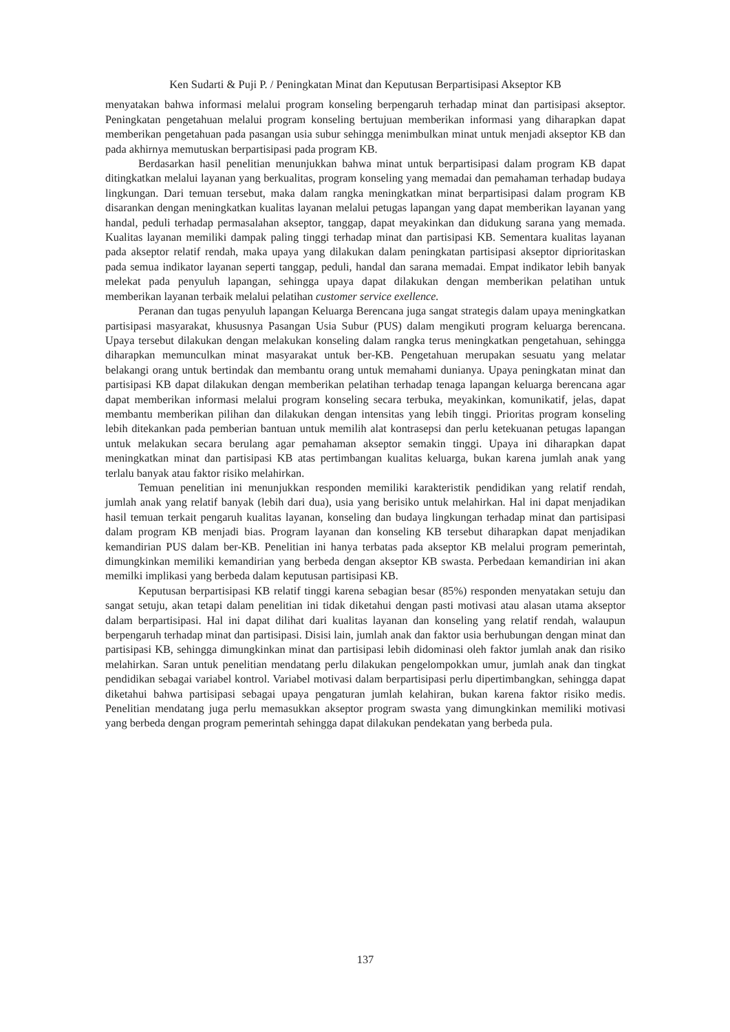Ken Sudarti & Puji P. / Peningkatan Minat dan Keputusan Berpartisipasi Akseptor KB
menyatakan bahwa informasi melalui program konseling berpengaruh terhadap minat dan partisipasi akseptor. Peningkatan pengetahuan melalui program konseling bertujuan memberikan informasi yang diharapkan dapat memberikan pengetahuan pada pasangan usia subur sehingga menimbulkan minat untuk menjadi akseptor KB dan pada akhirnya memutuskan berpartisipasi pada program KB.
Berdasarkan hasil penelitian menunjukkan bahwa minat untuk berpartisipasi dalam program KB dapat ditingkatkan melalui layanan yang berkualitas, program konseling yang memadai dan pemahaman terhadap budaya lingkungan. Dari temuan tersebut, maka dalam rangka meningkatkan minat berpartisipasi dalam program KB disarankan dengan meningkatkan kualitas layanan melalui petugas lapangan yang dapat memberikan layanan yang handal, peduli terhadap permasalahan akseptor, tanggap, dapat meyakinkan dan didukung sarana yang memada. Kualitas layanan memiliki dampak paling tinggi terhadap minat dan partisipasi KB. Sementara kualitas layanan pada akseptor relatif rendah, maka upaya yang dilakukan dalam peningkatan partisipasi akseptor diprioritaskan pada semua indikator layanan seperti tanggap, peduli, handal dan sarana memadai. Empat indikator lebih banyak melekat pada penyuluh lapangan, sehingga upaya dapat dilakukan dengan memberikan pelatihan untuk memberikan layanan terbaik melalui pelatihan customer service exellence.
Peranan dan tugas penyuluh lapangan Keluarga Berencana juga sangat strategis dalam upaya meningkatkan partisipasi masyarakat, khususnya Pasangan Usia Subur (PUS) dalam mengikuti program keluarga berencana. Upaya tersebut dilakukan dengan melakukan konseling dalam rangka terus meningkatkan pengetahuan, sehingga diharapkan memunculkan minat masyarakat untuk ber-KB. Pengetahuan merupakan sesuatu yang melatar belakangi orang untuk bertindak dan membantu orang untuk memahami dunianya. Upaya peningkatan minat dan partisipasi KB dapat dilakukan dengan memberikan pelatihan terhadap tenaga lapangan keluarga berencana agar dapat memberikan informasi melalui program konseling secara terbuka, meyakinkan, komunikatif, jelas, dapat membantu memberikan pilihan dan dilakukan dengan intensitas yang lebih tinggi. Prioritas program konseling lebih ditekankan pada pemberian bantuan untuk memilih alat kontrasepsi dan perlu ketekuanan petugas lapangan untuk melakukan secara berulang agar pemahaman akseptor semakin tinggi. Upaya ini diharapkan dapat meningkatkan minat dan partisipasi KB atas pertimbangan kualitas keluarga, bukan karena jumlah anak yang terlalu banyak atau faktor risiko melahirkan.
Temuan penelitian ini menunjukkan responden memiliki karakteristik pendidikan yang relatif rendah, jumlah anak yang relatif banyak (lebih dari dua), usia yang berisiko untuk melahirkan. Hal ini dapat menjadikan hasil temuan terkait pengaruh kualitas layanan, konseling dan budaya lingkungan terhadap minat dan partisipasi dalam program KB menjadi bias. Program layanan dan konseling KB tersebut diharapkan dapat menjadikan kemandirian PUS dalam ber-KB. Penelitian ini hanya terbatas pada akseptor KB melalui program pemerintah, dimungkinkan memiliki kemandirian yang berbeda dengan akseptor KB swasta. Perbedaan kemandirian ini akan memilki implikasi yang berbeda dalam keputusan partisipasi KB.
Keputusan berpartisipasi KB relatif tinggi karena sebagian besar (85%) responden menyatakan setuju dan sangat setuju, akan tetapi dalam penelitian ini tidak diketahui dengan pasti motivasi atau alasan utama akseptor dalam berpartisipasi. Hal ini dapat dilihat dari kualitas layanan dan konseling yang relatif rendah, walaupun berpengaruh terhadap minat dan partisipasi. Disisi lain, jumlah anak dan faktor usia berhubungan dengan minat dan partisipasi KB, sehingga dimungkinkan minat dan partisipasi lebih didominasi oleh faktor jumlah anak dan risiko melahirkan. Saran untuk penelitian mendatang perlu dilakukan pengelompokkan umur, jumlah anak dan tingkat pendidikan sebagai variabel kontrol. Variabel motivasi dalam berpartisipasi perlu dipertimbangkan, sehingga dapat diketahui bahwa partisipasi sebagai upaya pengaturan jumlah kelahiran, bukan karena faktor risiko medis. Penelitian mendatang juga perlu memasukkan akseptor program swasta yang dimungkinkan memiliki motivasi yang berbeda dengan program pemerintah sehingga dapat dilakukan pendekatan yang berbeda pula.
137